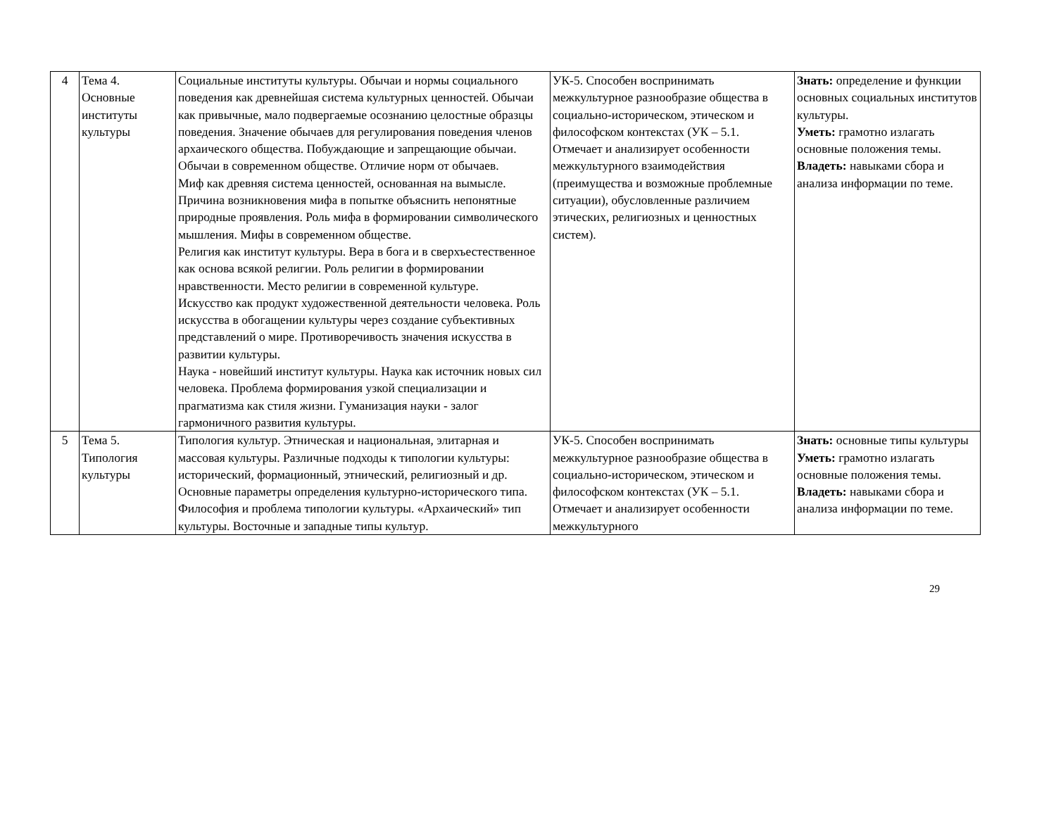| 4 | Тема 4. Основные институты культуры | Социальные институты культуры. Обычаи и нормы социального поведения как древнейшая система культурных ценностей. Обычаи как привычные, мало подвергаемые осознанию целостные образцы поведения. Значение обычаев для регулирования поведения членов архаического общества. Побуждающие и запрещающие обычаи. Обычаи в современном обществе. Отличие норм от обычаев. Миф как древняя система ценностей, основанная на вымысле. Причина возникновения мифа в попытке объяснить непонятные природные проявления. Роль мифа в формировании символического мышления. Мифы в современном обществе. Религия как институт культуры. Вера в бога и в сверхъестественное как основа всякой религии. Роль религии в формировании нравственности. Место религии в современной культуре. Искусство как продукт художественной деятельности человека. Роль искусства в обогащении культуры через создание субъективных представлений о мире. Противоречивость значения искусства в развитии культуры. Наука - новейший институт культуры. Наука как источник новых сил человека. Проблема формирования узкой специализации и прагматизма как стиля жизни. Гуманизация науки - залог гармоничного развития культуры. | УК-5. Способен воспринимать межкультурное разнообразие общества в социально-историческом, этическом и философском контекстах (УК – 5.1. Отмечает и анализирует особенности межкультурного взаимодействия (преимущества и возможные проблемные ситуации), обусловленные различием этических, религиозных и ценностных систем). | Знать: определение и функции основных социальных институтов культуры. Уметь: грамотно излагать основные положения темы. Владеть: навыками сбора и анализа информации по теме. |
| 5 | Тема 5. Типология культуры | Типология культур. Этническая и национальная, элитарная и массовая культуры. Различные подходы к типологии культуры: исторический, формационный, этнический, религиозный и др. Основные параметры определения культурно-исторического типа. Философия и проблема типологии культуры. «Архаический» тип культуры. Восточные и западные типы культур. | УК-5. Способен воспринимать межкультурное разнообразие общества в социально-историческом, этическом и философском контекстах (УК – 5.1. Отмечает и анализирует особенности межкультурного | Знать: основные типы культуры Уметь: грамотно излагать основные положения темы. Владеть: навыками сбора и анализа информации по теме. |
29